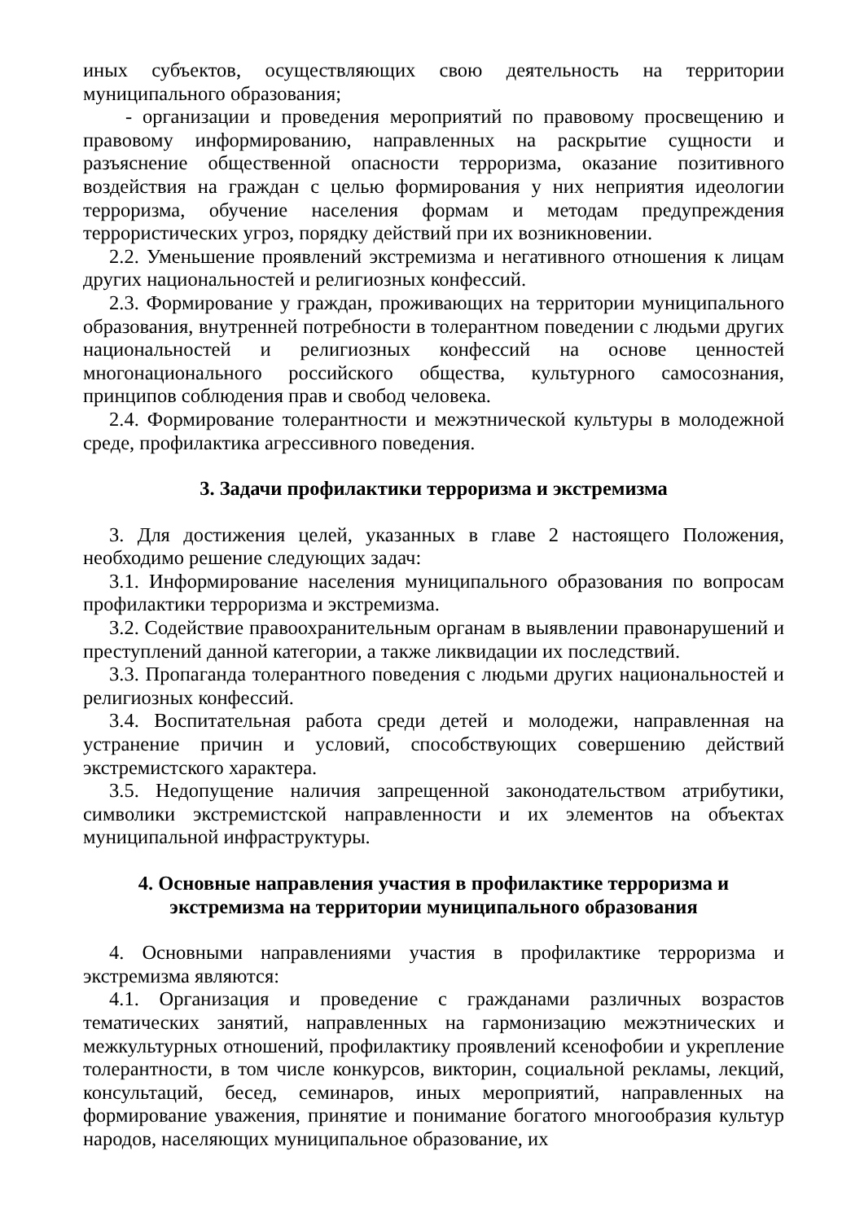иных субъектов, осуществляющих свою деятельность на территории муниципального образования;
- организации и проведения мероприятий по правовому просвещению и правовому информированию, направленных на раскрытие сущности и разъяснение общественной опасности терроризма, оказание позитивного воздействия на граждан с целью формирования у них неприятия идеологии терроризма, обучение населения формам и методам предупреждения террористических угроз, порядку действий при их возникновении.
2.2. Уменьшение проявлений экстремизма и негативного отношения к лицам других национальностей и религиозных конфессий.
2.3. Формирование у граждан, проживающих на территории муниципального образования, внутренней потребности в толерантном поведении с людьми других национальностей и религиозных конфессий на основе ценностей многонационального российского общества, культурного самосознания, принципов соблюдения прав и свобод человека.
2.4. Формирование толерантности и межэтнической культуры в молодежной среде, профилактика агрессивного поведения.
3. Задачи профилактики терроризма и экстремизма
3. Для достижения целей, указанных в главе 2 настоящего Положения, необходимо решение следующих задач:
3.1. Информирование населения муниципального образования по вопросам профилактики терроризма и экстремизма.
3.2. Содействие правоохранительным органам в выявлении правонарушений и преступлений данной категории, а также ликвидации их последствий.
3.3. Пропаганда толерантного поведения с людьми других национальностей и религиозных конфессий.
3.4. Воспитательная работа среди детей и молодежи, направленная на устранение причин и условий, способствующих совершению действий экстремистского характера.
3.5. Недопущение наличия запрещенной законодательством атрибутики, символики экстремистской направленности и их элементов на объектах муниципальной инфраструктуры.
4. Основные направления участия в профилактике терроризма и
экстремизма на территории муниципального образования
4. Основными направлениями участия в профилактике терроризма и экстремизма являются:
4.1. Организация и проведение с гражданами различных возрастов тематических занятий, направленных на гармонизацию межэтнических и межкультурных отношений, профилактику проявлений ксенофобии и укрепление толерантности, в том числе конкурсов, викторин, социальной рекламы, лекций, консультаций, бесед, семинаров, иных мероприятий, направленных на формирование уважения, принятие и понимание богатого многообразия культур народов, населяющих муниципальное образование, их